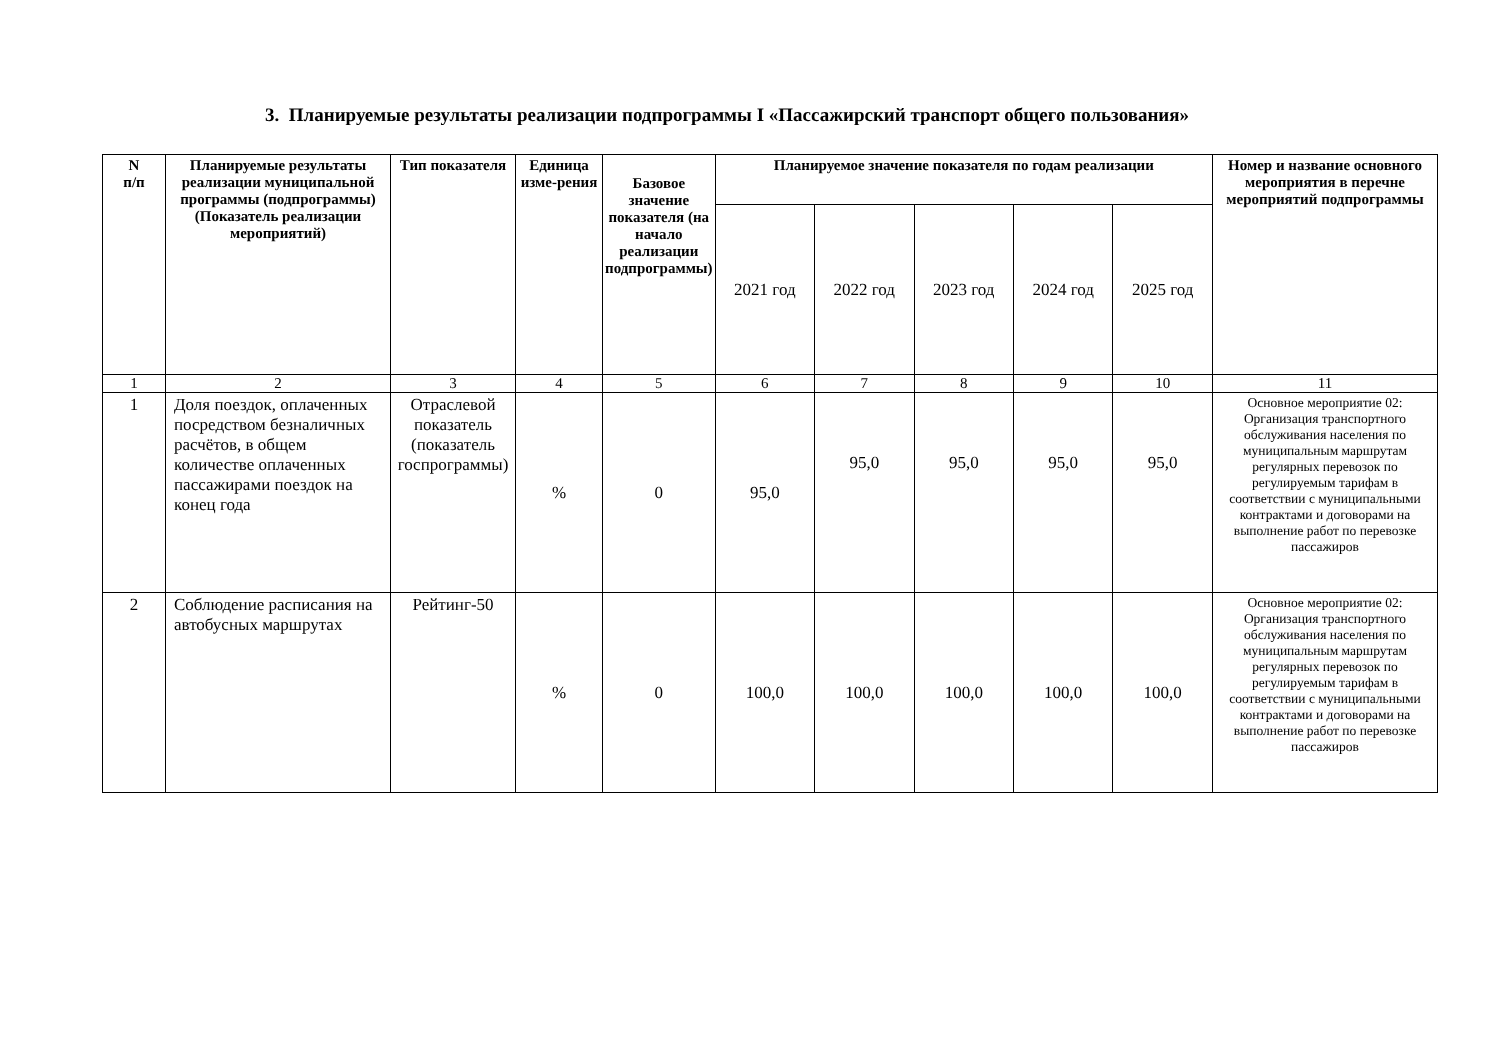3. Планируемые результаты реализации подпрограммы I «Пассажирский транспорт общего пользования»
| N п/п | Планируемые результаты реализации муниципальной программы (подпрограммы) (Показатель реализации мероприятий) | Тип показателя | Единица изме-рения | Базовое значение показателя (на начало реализации подпрограммы) | Планируемое значение показателя по годам реализации | | | | | Номер и название основного мероприятия в перечне мероприятий подпрограммы |
| --- | --- | --- | --- | --- | --- | --- | --- | --- | --- | --- |
| | | | | | 2021 год | 2022 год | 2023 год | 2024 год | 2025 год | |
| 1 | 2 | 3 | 4 | 5 | 6 | 7 | 8 | 9 | 10 | 11 |
| 1 | Доля поездок, оплаченных посредством безналичных расчётов, в общем количестве оплаченных пассажирами поездок на конец года | Отраслевой показатель (показатель госпрограммы) | % | 0 | 95,0 | 95,0 | 95,0 | 95,0 | 95,0 | Основное мероприятие 02: Организация транспортного обслуживания населения по муниципальным маршрутам регулярных перевозок по регулируемым тарифам в соответствии с муниципальными контрактами и договорами на выполнение работ по перевозке пассажиров |
| 2 | Соблюдение расписания на автобусных маршрутах | Рейтинг-50 | % | 0 | 100,0 | 100,0 | 100,0 | 100,0 | 100,0 | Основное мероприятие 02: Организация транспортного обслуживания населения по муниципальным маршрутам регулярных перевозок по регулируемым тарифам в соответствии с муниципальными контрактами и договорами на выполнение работ по перевозке пассажиров |